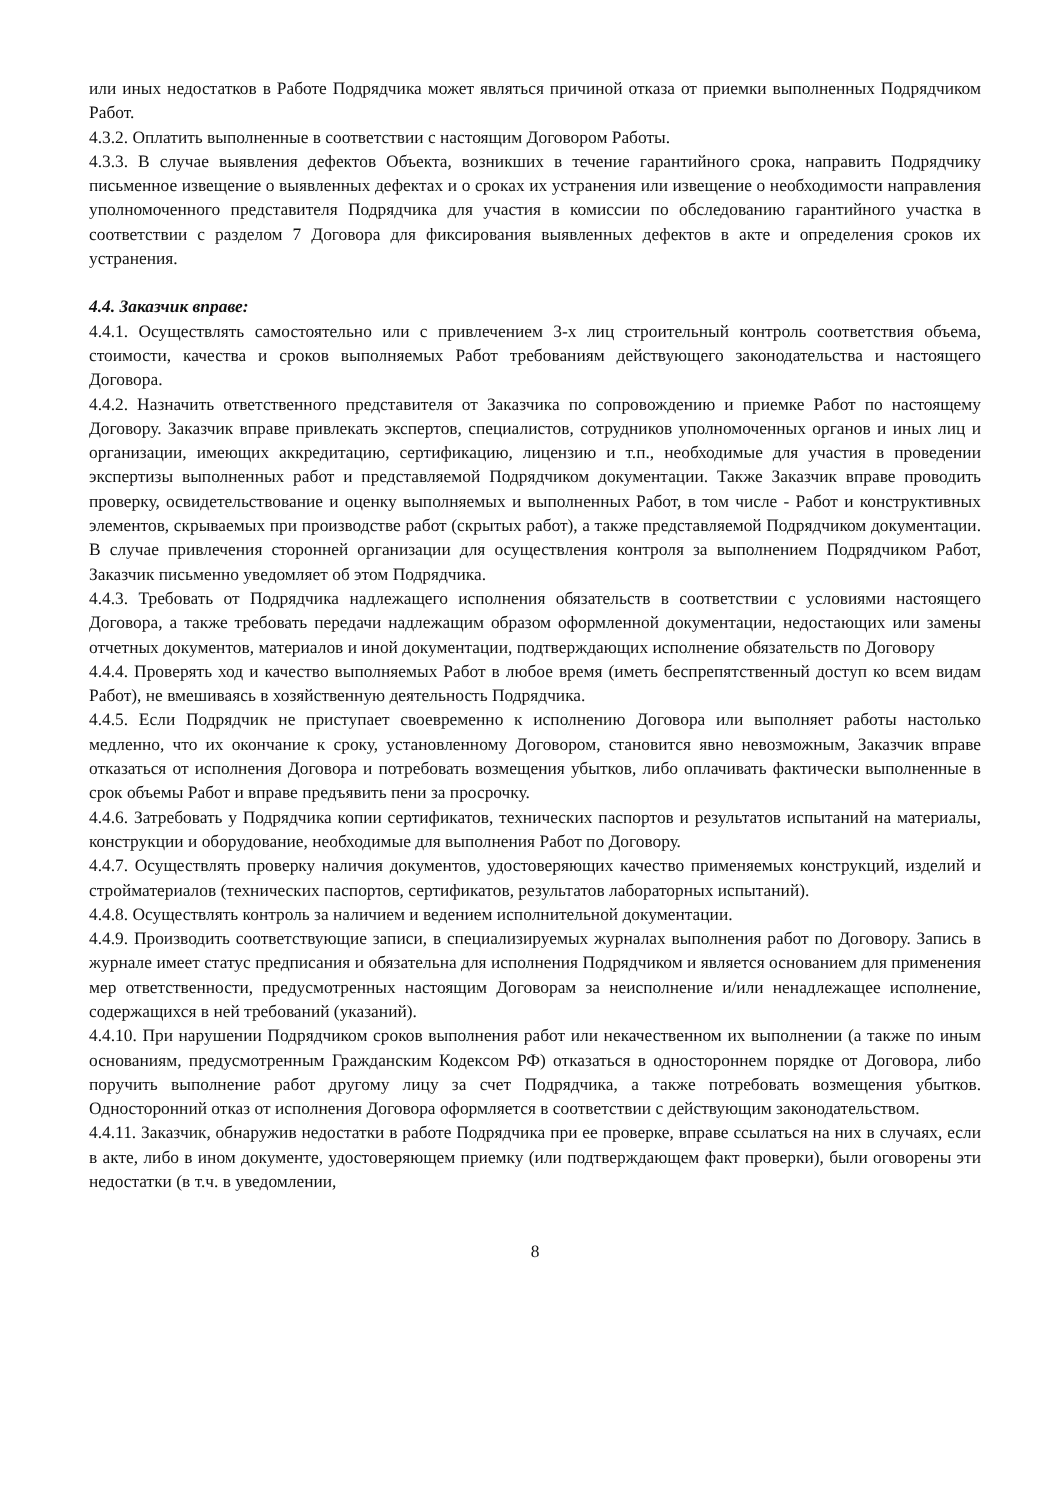или иных недостатков в Работе Подрядчика может являться причиной отказа от приемки выполненных Подрядчиком Работ.
4.3.2. Оплатить выполненные в соответствии с настоящим Договором Работы.
4.3.3. В случае выявления дефектов Объекта, возникших в течение гарантийного срока, направить Подрядчику письменное извещение о выявленных дефектах и о сроках их устранения или извещение о необходимости направления уполномоченного представителя Подрядчика для участия в комиссии по обследованию гарантийного участка в соответствии с разделом 7 Договора для фиксирования выявленных дефектов в акте и определения сроков их устранения.
4.4. Заказчик вправе:
4.4.1. Осуществлять самостоятельно или с привлечением 3-х лиц строительный контроль соответствия объема, стоимости, качества и сроков выполняемых Работ требованиям действующего законодательства и настоящего Договора.
4.4.2. Назначить ответственного представителя от Заказчика по сопровождению и приемке Работ по настоящему Договору. Заказчик вправе привлекать экспертов, специалистов, сотрудников уполномоченных органов и иных лиц и организации, имеющих аккредитацию, сертификацию, лицензию и т.п., необходимые для участия в проведении экспертизы выполненных работ и представляемой Подрядчиком документации. Также Заказчик вправе проводить проверку, освидетельствование и оценку выполняемых и выполненных Работ, в том числе - Работ и конструктивных элементов, скрываемых при производстве работ (скрытых работ), а также представляемой Подрядчиком документации. В случае привлечения сторонней организации для осуществления контроля за выполнением Подрядчиком Работ, Заказчик письменно уведомляет об этом Подрядчика.
4.4.3. Требовать от Подрядчика надлежащего исполнения обязательств в соответствии с условиями настоящего Договора, а также требовать передачи надлежащим образом оформленной документации, недостающих или замены отчетных документов, материалов и иной документации, подтверждающих исполнение обязательств по Договору
4.4.4. Проверять ход и качество выполняемых Работ в любое время (иметь беспрепятственный доступ ко всем видам Работ), не вмешиваясь в хозяйственную деятельность Подрядчика.
4.4.5. Если Подрядчик не приступает своевременно к исполнению Договора или выполняет работы настолько медленно, что их окончание к сроку, установленному Договором, становится явно невозможным, Заказчик вправе отказаться от исполнения Договора и потребовать возмещения убытков, либо оплачивать фактически выполненные в срок объемы Работ и вправе предъявить пени за просрочку.
4.4.6. Затребовать у Подрядчика копии сертификатов, технических паспортов и результатов испытаний на материалы, конструкции и оборудование, необходимые для выполнения Работ по Договору.
4.4.7. Осуществлять проверку наличия документов, удостоверяющих качество применяемых конструкций, изделий и стройматериалов (технических паспортов, сертификатов, результатов лабораторных испытаний).
4.4.8. Осуществлять контроль за наличием и ведением исполнительной документации.
4.4.9. Производить соответствующие записи, в специализируемых журналах выполнения работ по Договору. Запись в журнале имеет статус предписания и обязательна для исполнения Подрядчиком и является основанием для применения мер ответственности, предусмотренных настоящим Договорам за неисполнение и/или ненадлежащее исполнение, содержащихся в ней требований (указаний).
4.4.10. При нарушении Подрядчиком сроков выполнения работ или некачественном их выполнении (а также по иным основаниям, предусмотренным Гражданским Кодексом РФ) отказаться в одностороннем порядке от Договора, либо поручить выполнение работ другому лицу за счет Подрядчика, а также потребовать возмещения убытков. Односторонний отказ от исполнения Договора оформляется в соответствии с действующим законодательством.
4.4.11. Заказчик, обнаружив недостатки в работе Подрядчика при ее проверке, вправе ссылаться на них в случаях, если в акте, либо в ином документе, удостоверяющем приемку (или подтверждающем факт проверки), были оговорены эти недостатки (в т.ч. в уведомлении,
8